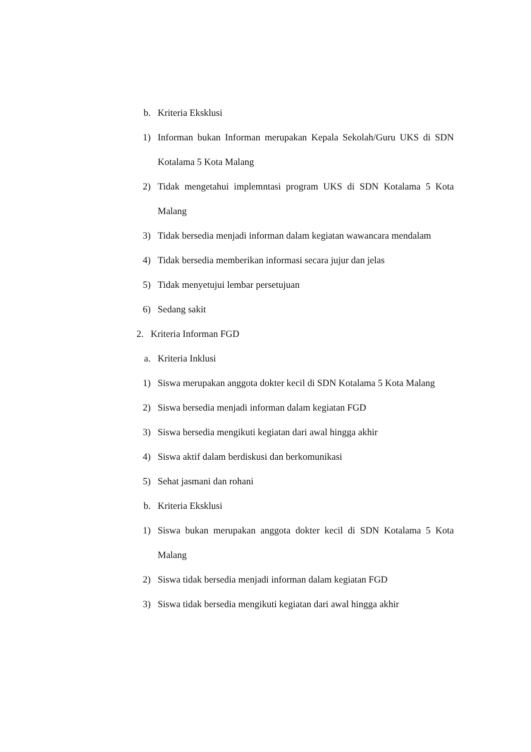b. Kriteria Eksklusi
1) Informan bukan Informan merupakan Kepala Sekolah/Guru UKS di SDN Kotalama 5 Kota Malang
2) Tidak mengetahui implemntasi program UKS di SDN Kotalama 5 Kota Malang
3) Tidak bersedia menjadi informan dalam kegiatan wawancara mendalam
4) Tidak bersedia memberikan informasi secara jujur dan jelas
5) Tidak menyetujui lembar persetujuan
6) Sedang sakit
2. Kriteria Informan FGD
a. Kriteria Inklusi
1) Siswa merupakan anggota dokter kecil di SDN Kotalama 5 Kota Malang
2) Siswa bersedia menjadi informan dalam kegiatan FGD
3) Siswa bersedia mengikuti kegiatan dari awal hingga akhir
4) Siswa aktif dalam berdiskusi dan berkomunikasi
5) Sehat jasmani dan rohani
b. Kriteria Eksklusi
1) Siswa bukan merupakan anggota dokter kecil di SDN Kotalama 5 Kota Malang
2) Siswa tidak bersedia menjadi informan dalam kegiatan FGD
3) Siswa tidak bersedia mengikuti kegiatan dari awal hingga akhir